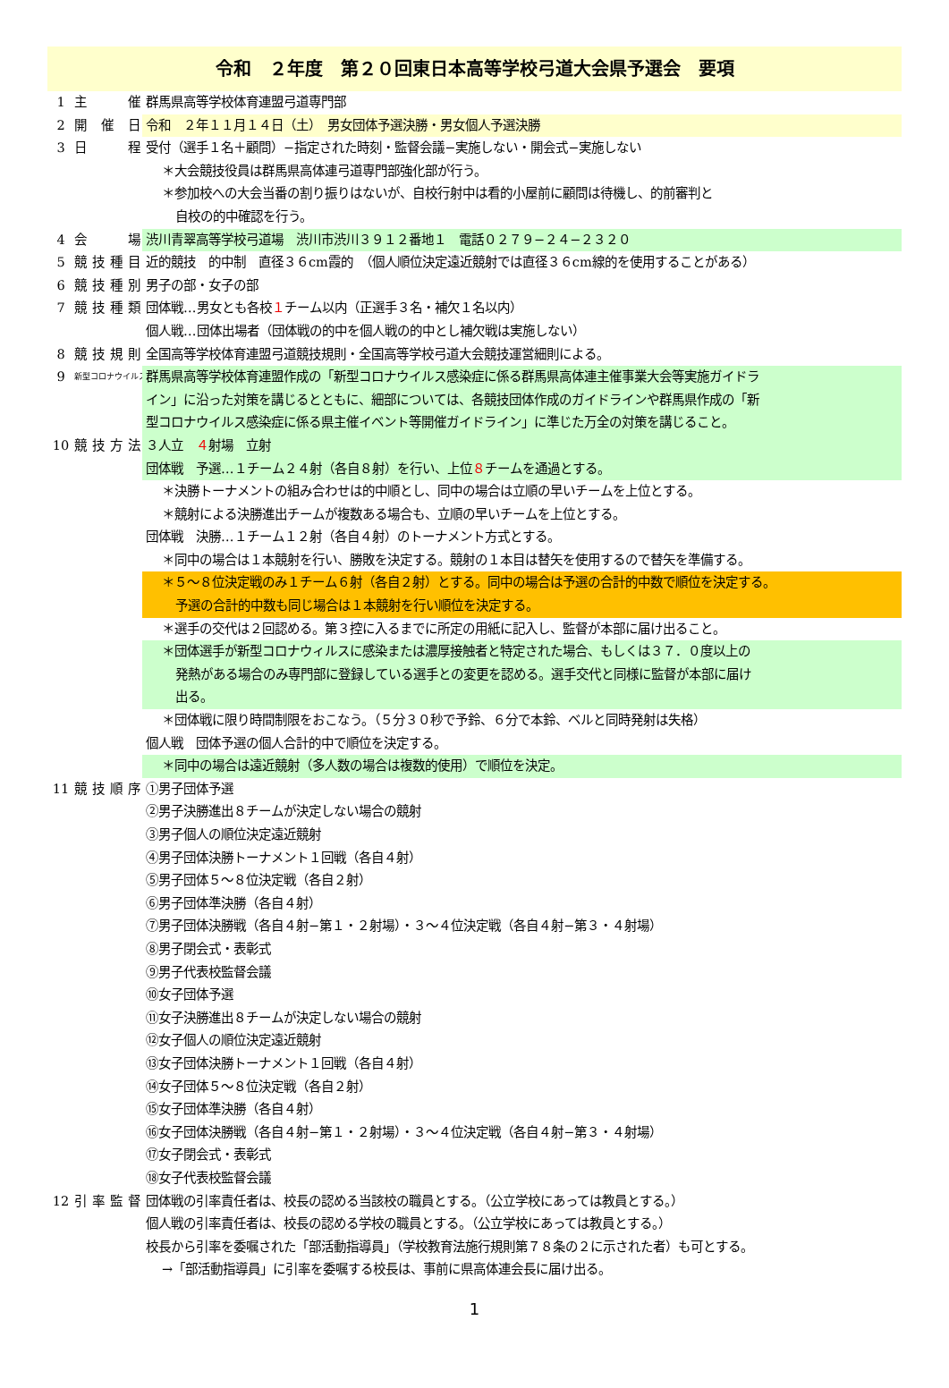令和　２年度　第２０回東日本高等学校弓道大会県予選会　要項
1 主　催 群馬県高等学校体育連盟弓道専門部
2 開催日 令和　２年１１月１４日（土）　男女団体予選決勝・男女個人予選決勝
3 日　程 受付（選手１名＋顧問）−指定された時刻・監督会議−実施しない・開会式−実施しない
＊大会競技役員は群馬県高体連弓道専門部強化部が行う。
＊参加校への大会当番の割り振りはないが、自校行射中は看的小屋前に顧問は待機し、的前審判と
自校の的中確認を行う。
4 会　場 渋川青翠高等学校弓道場　渋川市渋川３９１２番地１　電話０２７９−２４−２３２０
5 競技種目 近的競技　的中制　直径３６cm霞的　（個人順位決定遠近競射では直径３６cm線的を使用することがある）
6 競技種別 男子の部・女子の部
7 競技種類 団体戦…男女とも各校１チーム以内（正選手３名・補欠１名以内）
個人戦…団体出場者（団体戦の的中を個人戦の的中とし補欠戦は実施しない）
8 競技規則 全国高等学校体育連盟弓道競技規則・全国高等学校弓道大会競技運営細則による。
9 新型コロナウイルス対策 群馬県高等学校体育連盟作成の「新型コロナウイルス感染症に係る群馬県高体連主催事業大会等実施ガイドラ
イン」に沿った対策を講じるとともに、細部については、各競技団体作成のガイドラインや群馬県作成の「新
型コロナウイルス感染症に係る県主催イベント等開催ガイドライン」に準じた万全の対策を講じること。
10 競技方法 ３人立　４射場　立射
団体戦　予選…１チーム２４射（各自８射）を行い、上位８チームを通過とする。
＊決勝トーナメントの組み合わせは的中順とし、同中の場合は立順の早いチームを上位とする。
＊競射による決勝進出チームが複数ある場合も、立順の早いチームを上位とする。
団体戦　決勝…１チーム１２射（各自４射）のトーナメント方式とする。
＊同中の場合は１本競射を行い、勝敗を決定する。競射の１本目は替矢を使用するので替矢を準備する。
＊５〜８位決定戦のみ１チーム６射（各自２射）とする。同中の場合は予選の合計的中数で順位を決定する。
予選の合計的中数も同じ場合は１本競射を行い順位を決定する。
＊選手の交代は２回認める。第３控に入るまでに所定の用紙に記入し、監督が本部に届け出ること。
＊団体選手が新型コロナウィルスに感染または濃厚接触者と特定された場合、もしくは３７．０度以上の
発熱がある場合のみ専門部に登録している選手との変更を認める。選手交代と同様に監督が本部に届け
出る。
＊団体戦に限り時間制限をおこなう。（５分３０秒で予鈴、６分で本鈴、ベルと同時発射は失格）
個人戦　団体予選の個人合計的中で順位を決定する。
＊同中の場合は遠近競射（多人数の場合は複数的使用）で順位を決定。
11 競技順序 ①男子団体予選
②男子決勝進出８チームが決定しない場合の競射
③男子個人の順位決定遠近競射
④男子団体決勝トーナメント１回戦（各自４射）
⑤男子団体５〜８位決定戦（各自２射）
⑥男子団体準決勝（各自４射）
⑦男子団体決勝戦（各自４射−第１・２射場）・３〜４位決定戦（各自４射−第３・４射場）
⑧男子閉会式・表彰式
⑨男子代表校監督会議
⑩女子団体予選
⑪女子決勝進出８チームが決定しない場合の競射
⑫女子個人の順位決定遠近競射
⑬女子団体決勝トーナメント１回戦（各自４射）
⑭女子団体５〜８位決定戦（各自２射）
⑮女子団体準決勝（各自４射）
⑯女子団体決勝戦（各自４射−第１・２射場）・３〜４位決定戦（各自４射−第３・４射場）
⑰女子閉会式・表彰式
⑱女子代表校監督会議
12 引率監督 団体戦の引率責任者は、校長の認める当該校の職員とする。（公立学校にあっては教員とする。）
個人戦の引率責任者は、校長の認める学校の職員とする。（公立学校にあっては教員とする。）
校長から引率を委嘱された「部活動指導員」（学校教育法施行規則第７８条の２に示された者）も可とする。
→「部活動指導員」に引率を委嘱する校長は、事前に県高体連会長に届け出る。
1